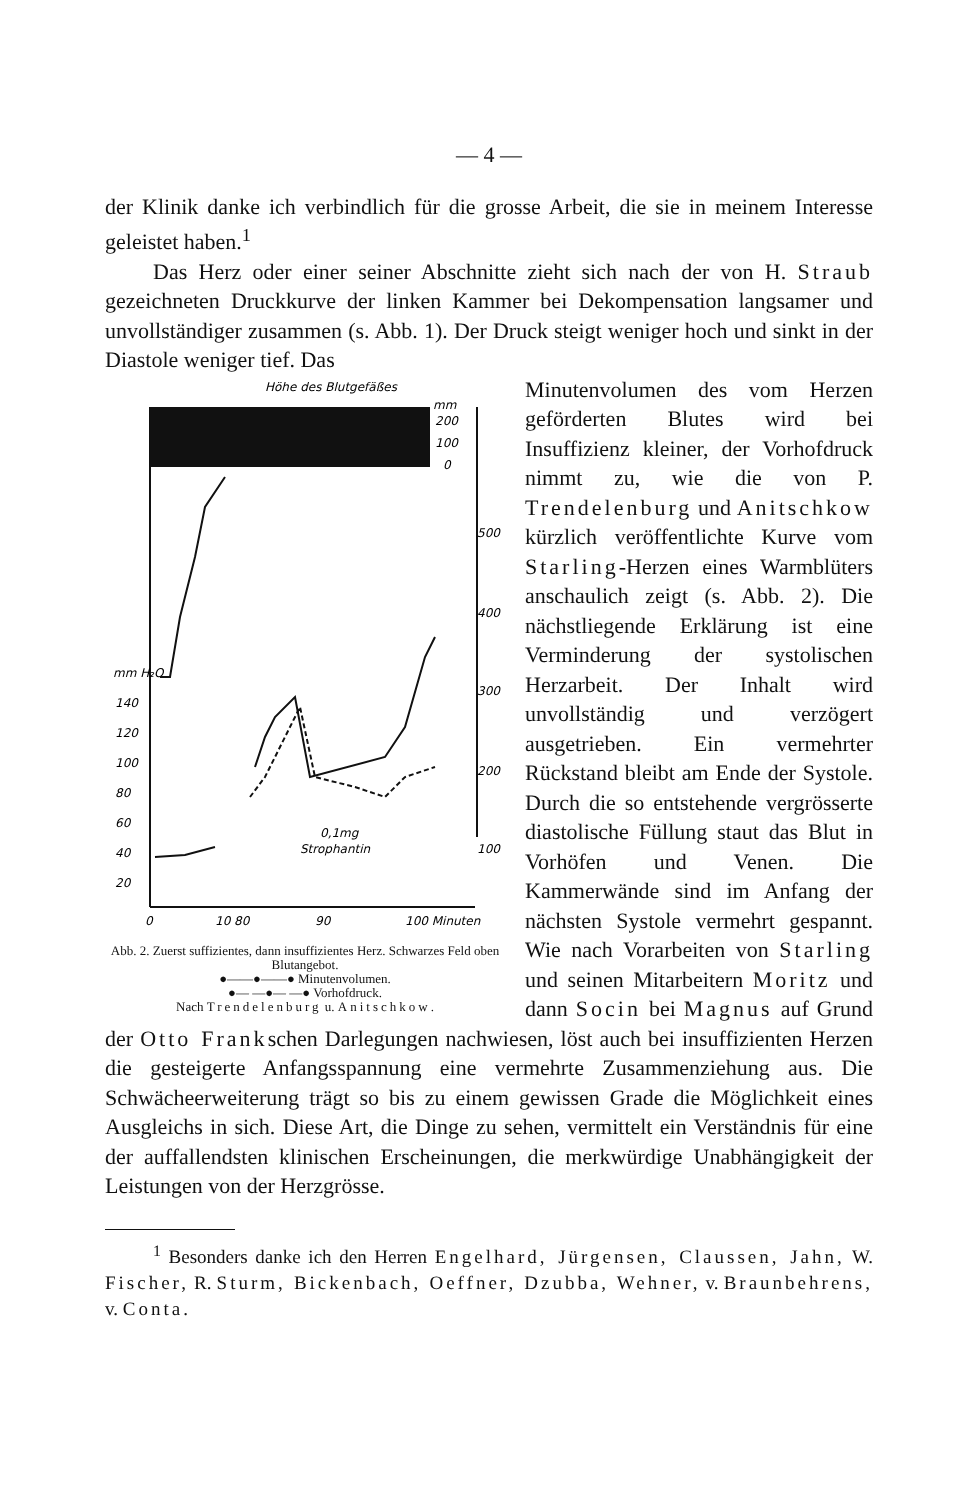— 4 —
der Klinik danke ich verbindlich für die grosse Arbeit, die sie in meinem Interesse geleistet haben.<sup>1</sup>
Das Herz oder einer seiner Abschnitte zieht sich nach der von H. Straub gezeichneten Druckkurve der linken Kammer bei Dekompensation langsamer und unvollständiger zusammen (s. Abb. 1). Der Druck steigt weniger hoch und sinkt in der Diastole weniger tief. Das
Höhe des Blutgefäßes
mm
200
100
0
500
400
300
200
100
mm H₂O
140
120
100
80
60
40
20
0,1mg
Strophantin
0
10 80
90
100 Minuten
Abb. 2. Zuerst suffizientes, dann insuffizientes Herz. Schwarzes Feld oben Blutangebot.
●——●——● Minutenvolumen.
●— —●— —● Vorhofdruck.
Nach Trendelenburg u. Anitschkow.
Minutenvolumen des vom Herzen geförderten Blutes wird bei Insuffizienz kleiner, der Vorhofdruck nimmt zu, wie die von P. Trendelenburg und Anitschkow kürzlich veröffentlichte Kurve vom Starling-Herzen eines Warmblüters anschaulich zeigt (s. Abb. 2). Die nächstliegende Erklärung ist eine Verminderung der systolischen Herzarbeit. Der Inhalt wird unvollständig und verzögert ausgetrieben. Ein vermehrter Rückstand bleibt am Ende der Systole. Durch die so entstehende vergrösserte diastolische Füllung staut das Blut in Vorhöfen und Venen. Die Kammerwände sind im Anfang der nächsten Systole vermehrt gespannt. Wie nach Vorarbeiten von Starling und seinen Mitarbeitern Moritz und dann Socin bei Magnus auf Grund der Otto Frankschen Darlegungen nachwiesen, löst auch bei insuffizienten Herzen die gesteigerte Anfangsspannung eine vermehrte Zusammenziehung aus. Die Schwächeerweiterung trägt so bis zu einem gewissen Grade die Möglichkeit eines Ausgleichs in sich. Diese Art, die Dinge zu sehen, vermittelt ein Verständnis für eine der auffallendsten klinischen Erscheinungen, die merkwürdige Unabhängigkeit der Leistungen von der Herzgrösse.
<sup>1</sup> Besonders danke ich den Herren Engelhard, Jürgensen, Claussen, Jahn, W. Fischer, R. Sturm, Bickenbach, Oeffner, Dzubba, Wehner, v. Braunbehrens, v. Conta.